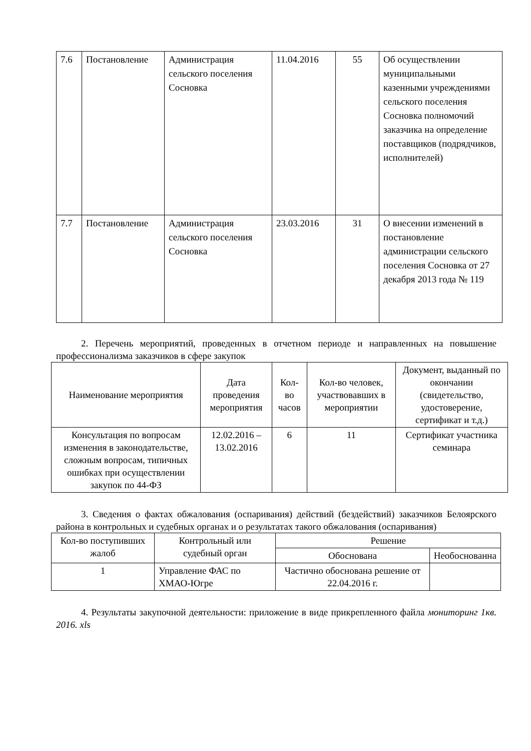| 7.6 | Постановление | Администрация сельского поселения Сосновка | 11.04.2016 | 55 | Об осуществлении муниципальными казенными учреждениями сельского поселения Сосновка полномочий заказчика на определение поставщиков (подрядчиков, исполнителей) |
| 7.7 | Постановление | Администрация сельского поселения Сосновка | 23.03.2016 | 31 | О внесении изменений в постановление администрации сельского поселения Сосновка от 27 декабря 2013 года № 119 |
2. Перечень мероприятий, проведенных в отчетном периоде и направленных на повышение профессионализма заказчиков в сфере закупок
| Наименование мероприятия | Дата проведения мероприятия | Кол-во часов | Кол-во человек, участвовавших в мероприятии | Документ, выданный по окончании (свидетельство, удостоверение, сертификат и т.д.) |
| --- | --- | --- | --- | --- |
| Консультация по вопросам изменения в законодательстве, сложным вопросам, типичных ошибках при осуществлении закупок по 44-ФЗ | 12.02.2016 – 13.02.2016 | 6 | 11 | Сертификат участника семинара |
3. Сведения о фактах обжалования (оспаривания) действий (бездействий) заказчиков Белоярского района в контрольных и судебных органах и о результатах такого обжалования (оспаривания)
| Кол-во поступивших жалоб | Контрольный или судебный орган | Решение | |
| --- | --- | --- | --- |
| | | Обоснована | Необоснованна |
| 1 | Управление ФАС по ХМАО-Югре | Частично обоснована решение от 22.04.2016 г. | |
4. Результаты закупочной деятельности: приложение в виде прикрепленного файла мониторинг 1кв. 2016. xls